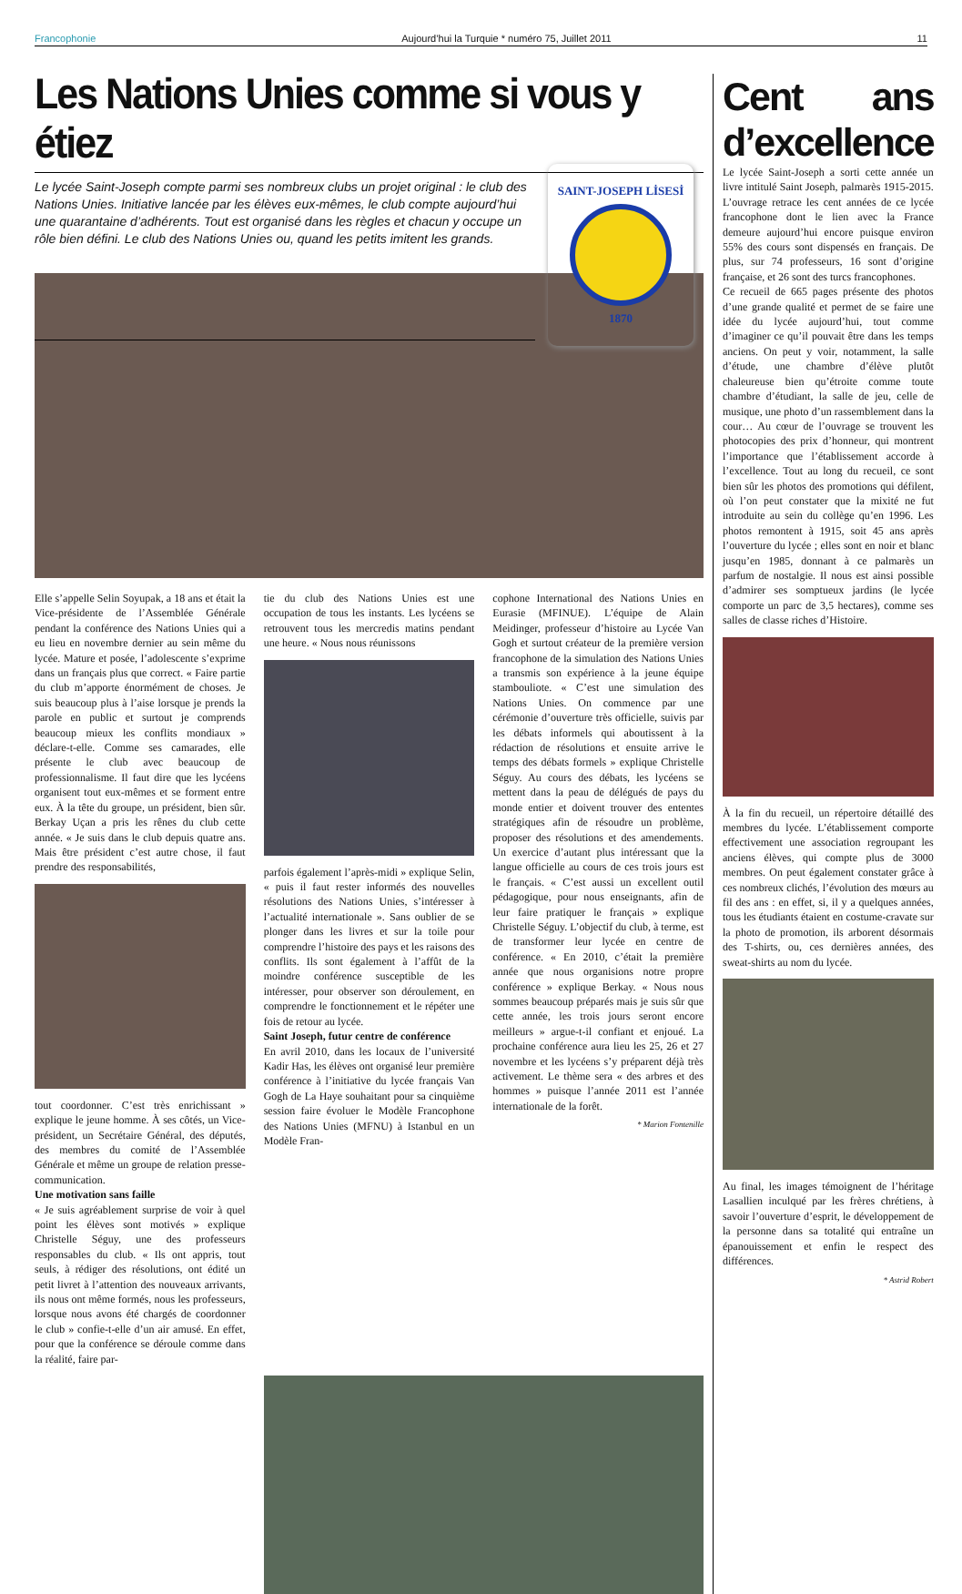Francophonie Aujourd’hui la Turquie * numéro 75, Juillet 2011 11
Les Nations Unies comme si vous y étiez
Le lycée Saint-Joseph compte parmi ses nombreux clubs un projet original : le club des Nations Unies. Initiative lancée par les élèves eux-mêmes, le club compte aujourd’hui une quarantaine d’adhérents. Tout est organisé dans les règles et chacun y occupe un rôle bien défini. Le club des Nations Unies ou, quand les petits imitent les grands.
SAINT-JOSEPH LİSESİ
1870
Elle s’appelle Selin Soyupak, a 18 ans et était la Vice-présidente de l’Assemblée Générale pendant la conférence des Nations Unies qui a eu lieu en novembre dernier au sein même du lycée. Mature et posée, l’adolescente s’exprime dans un français plus que correct. « Faire partie du club m’apporte énormément de choses. Je suis beaucoup plus à l’aise lorsque je prends la parole en public et surtout je comprends beaucoup mieux les conflits mondiaux » déclare-t-elle. Comme ses camarades, elle présente le club avec beaucoup de professionnalisme. Il faut dire que les lycéens organisent tout eux-mêmes et se forment entre eux. À la tête du groupe, un président, bien sûr. Berkay Uçan a pris les rênes du club cette année. « Je suis dans le club depuis quatre ans. Mais être président c’est autre chose, il faut prendre des responsabilités,
tout coordonner. C’est très enrichissant » explique le jeune homme. À ses côtés, un Vice-président, un Secrétaire Général, des députés, des membres du comité de l’Assemblée Générale et même un groupe de relation presse-communication.
Une motivation sans faille
« Je suis agréablement surprise de voir à quel point les élèves sont motivés » explique Christelle Séguy, une des professeurs responsables du club. « Ils ont appris, tout seuls, à rédiger des résolutions, ont édité un petit livret à l’attention des nouveaux arrivants, ils nous ont même formés, nous les professeurs, lorsque nous avons été chargés de coordonner le club » confie-t-elle d’un air amusé. En effet, pour que la conférence se déroule comme dans la réalité, faire par-
tie du club des Nations Unies est une occupation de tous les instants. Les lycéens se retrouvent tous les mercredis matins pendant une heure. « Nous nous réunissons
parfois également l’après-midi » explique Selin, « puis il faut rester informés des nouvelles résolutions des Nations Unies, s’intéresser à l’actualité internationale ». Sans oublier de se plonger dans les livres et sur la toile pour comprendre l’histoire des pays et les raisons des conflits. Ils sont également à l’affût de la moindre conférence susceptible de les intéresser, pour observer son déroulement, en comprendre le fonctionnement et le répéter une fois de retour au lycée.
Saint Joseph, futur centre de conférence
En avril 2010, dans les locaux de l’université Kadir Has, les élèves ont organisé leur première conférence à l’initiative du lycée français Van Gogh de La Haye souhaitant pour sa cinquième session faire évoluer le Modèle Francophone des Nations Unies (MFNU) à Istanbul en un Modèle Fran-
cophone International des Nations Unies en Eurasie (MFINUE). L’équipe de Alain Meidinger, professeur d’histoire au Lycée Van Gogh et surtout créateur de la première version francophone de la simulation des Nations Unies a transmis son expérience à la jeune équipe stambouliote. « C’est une simulation des Nations Unies. On commence par une cérémonie d’ouverture très officielle, suivis par les débats informels qui aboutissent à la rédaction de résolutions et ensuite arrive le temps des débats formels » explique Christelle Séguy. Au cours des débats, les lycéens se mettent dans la peau de délégués de pays du monde entier et doivent trouver des ententes stratégiques afin de résoudre un problème, proposer des résolutions et des amendements. Un exercice d’autant plus intéressant que la langue officielle au cours de ces trois jours est le français. « C’est aussi un excellent outil pédagogique, pour nous enseignants, afin de leur faire pratiquer le français » explique Christelle Séguy. L’objectif du club, à terme, est de transformer leur lycée en centre de conférence. « En 2010, c’était la première année que nous organisions notre propre conférence » explique Berkay. « Nous nous sommes beaucoup préparés mais je suis sûr que cette année, les trois jours seront encore meilleurs » argue-t-il confiant et enjoué. La prochaine conférence aura lieu les 25, 26 et 27 novembre et les lycéens s’y préparent déjà très activement. Le thème sera « des arbres et des hommes » puisque l’année 2011 est l’année internationale de la forêt.
* Marion Fontenille
Cent ans d’excellence
Le lycée Saint-Joseph a sorti cette année un livre intitulé Saint Joseph, palmarès 1915-2015. L’ouvrage retrace les cent années de ce lycée francophone dont le lien avec la France demeure aujourd’hui encore puisque environ 55% des cours sont dispensés en français. De plus, sur 74 professeurs, 16 sont d’origine française, et 26 sont des turcs francophones.
Ce recueil de 665 pages présente des photos d’une grande qualité et permet de se faire une idée du lycée aujourd’hui, tout comme d’imaginer ce qu’il pouvait être dans les temps anciens. On peut y voir, notamment, la salle d’étude, une chambre d’élève plutôt chaleureuse bien qu’étroite comme toute chambre d’étudiant, la salle de jeu, celle de musique, une photo d’un rassemblement dans la cour… Au cœur de l’ouvrage se trouvent les photocopies des prix d’honneur, qui montrent l’importance que l’établissement accorde à l’excellence. Tout au long du recueil, ce sont bien sûr les photos des promotions qui défilent, où l’on peut constater que la mixité ne fut introduite au sein du collège qu’en 1996. Les photos remontent à 1915, soit 45 ans après l’ouverture du lycée ; elles sont en noir et blanc jusqu’en 1985, donnant à ce palmarès un parfum de nostalgie. Il nous est ainsi possible d’admirer ses somptueux jardins (le lycée comporte un parc de 3,5 hectares), comme ses salles de classe riches d’Histoire.
À la fin du recueil, un répertoire détaillé des membres du lycée. L’établissement comporte effectivement une association regroupant les anciens élèves, qui compte plus de 3000 membres. On peut également constater grâce à ces nombreux clichés, l’évolution des mœurs au fil des ans : en effet, si, il y a quelques années, tous les étudiants étaient en costume-cravate sur la photo de promotion, ils arborent désormais des T-shirts, ou, ces dernières années, des sweat-shirts au nom du lycée.
Au final, les images témoignent de l’héritage Lasallien inculqué par les frères chrétiens, à savoir l’ouverture d’esprit, le développement de la personne dans sa totalité qui entraîne un épanouissement et enfin le respect des différences.
* Astrid Robert